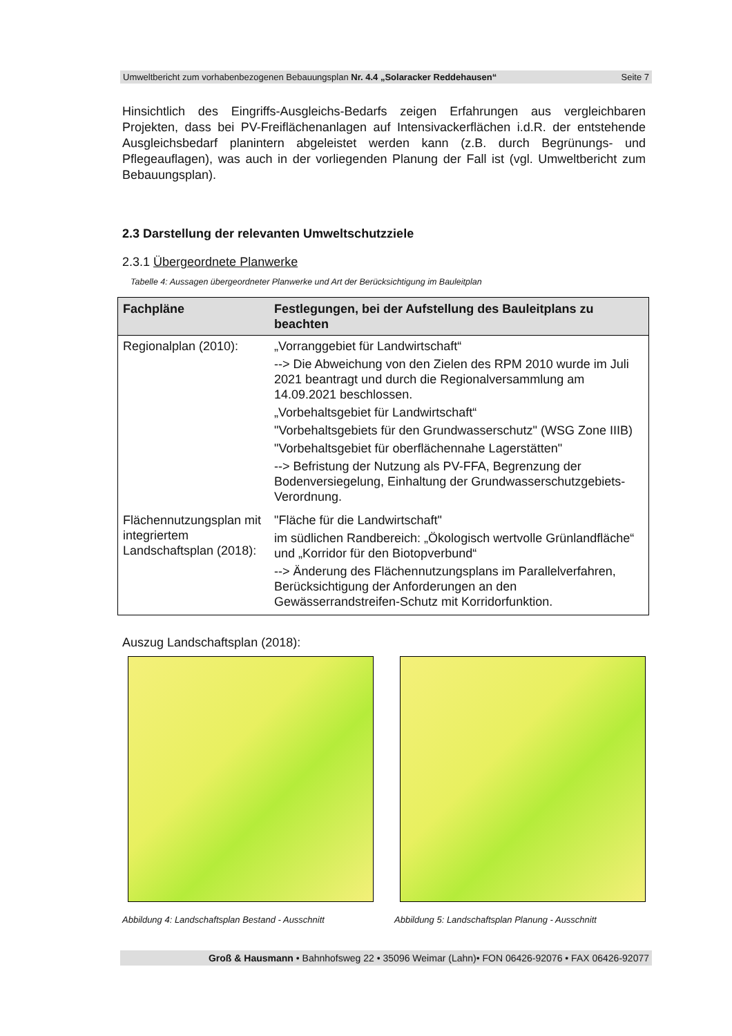Umweltbericht zum vorhabenbezogenen Bebauungsplan Nr. 4.4 „Solaracker Reddehausen“Seite 7
Hinsichtlich des Eingriffs-Ausgleichs-Bedarfs zeigen Erfahrungen aus vergleichbaren Projekten, dass bei PV-Freiflächenanlagen auf Intensivackerflächen i.d.R. der entstehende Ausgleichsbedarf planintern abgeleistet werden kann (z.B. durch Begrünungs- und Pflegeauflagen), was auch in der vorliegenden Planung der Fall ist (vgl. Umweltbericht zum Bebauungsplan).
2.3 Darstellung der relevanten Umweltschutzziele
2.3.1 Übergeordnete Planwerke
Tabelle 4: Aussagen übergeordneter Planwerke und Art der Berücksichtigung im Bauleitplan
| Fachpläne | Festlegungen, bei der Aufstellung des Bauleitplans zu beachten |
| --- | --- |
| Regionalplan (2010): | „Vorranggebiet für Landwirtschaft“ --> Die Abweichung von den Zielen des RPM 2010 wurde im Juli 2021 beantragt und durch die Regionalversammlung am 14.09.2021 beschlossen. „Vorbehaltsgebiet für Landwirtschaft“ "Vorbehaltsgebiets für den Grundwasserschutz" (WSG Zone IIIB) "Vorbehaltsgebiet für oberflächennahe Lagerstätten" --> Befristung der Nutzung als PV-FFA, Begrenzung der Bodenversiegelung, Einhaltung der Grundwasserschutzgebiets-Verordnung. |
| Flächennutzungsplan mit integriertem Landschaftsplan (2018): | "Fläche für die Landwirtschaft" im südlichen Randbereich: „Ökologisch wertvolle Grünlandfläche“ und „Korridor für den Biotopverbund“ --> Änderung des Flächennutzungsplans im Parallelverfahren, Berücksichtigung der Anforderungen an den Gewässerrandstreifen-Schutz mit Korridorfunktion. |
Auszug Landschaftsplan (2018):
Abbildung 4: Landschaftsplan Bestand - Ausschnitt
Abbildung 5: Landschaftsplan Planung - Ausschnitt
Groß & Hausmann • Bahnhofsweg 22 • 35096 Weimar (Lahn)• FON 06426-92076 • FAX 06426-92077